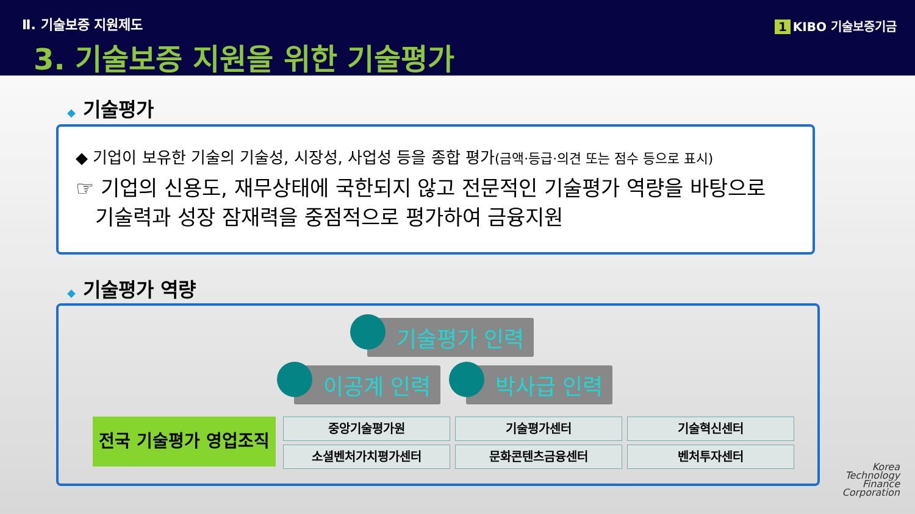Ⅱ. 기술보증 지원제도
3. 기술보증 지원을 위한 기술평가
1 KIBO 기술보증기금
◆ 기술평가
◆ 기업이 보유한 기술의 기술성, 시장성, 사업성 등을 종합 평가(금액·등급·의견 또는 점수 등으로 표시)
☞ 기업의 신용도, 재무상태에 국한되지 않고 전문적인 기술평가 역량을 바탕으로
기술력과 성장 잠재력을 중점적으로 평가하여 금융지원
◆ 기술평가 역량
기술평가 인력
이공계 인력 박사급 인력
전국 기술평가 영업조직
중앙기술평가원
기술평가센터
기술혁신센터
소셜벤처가치평가센터
문화콘텐츠금융센터
벤처투자센터
Korea
Technology
Finance
Corporation